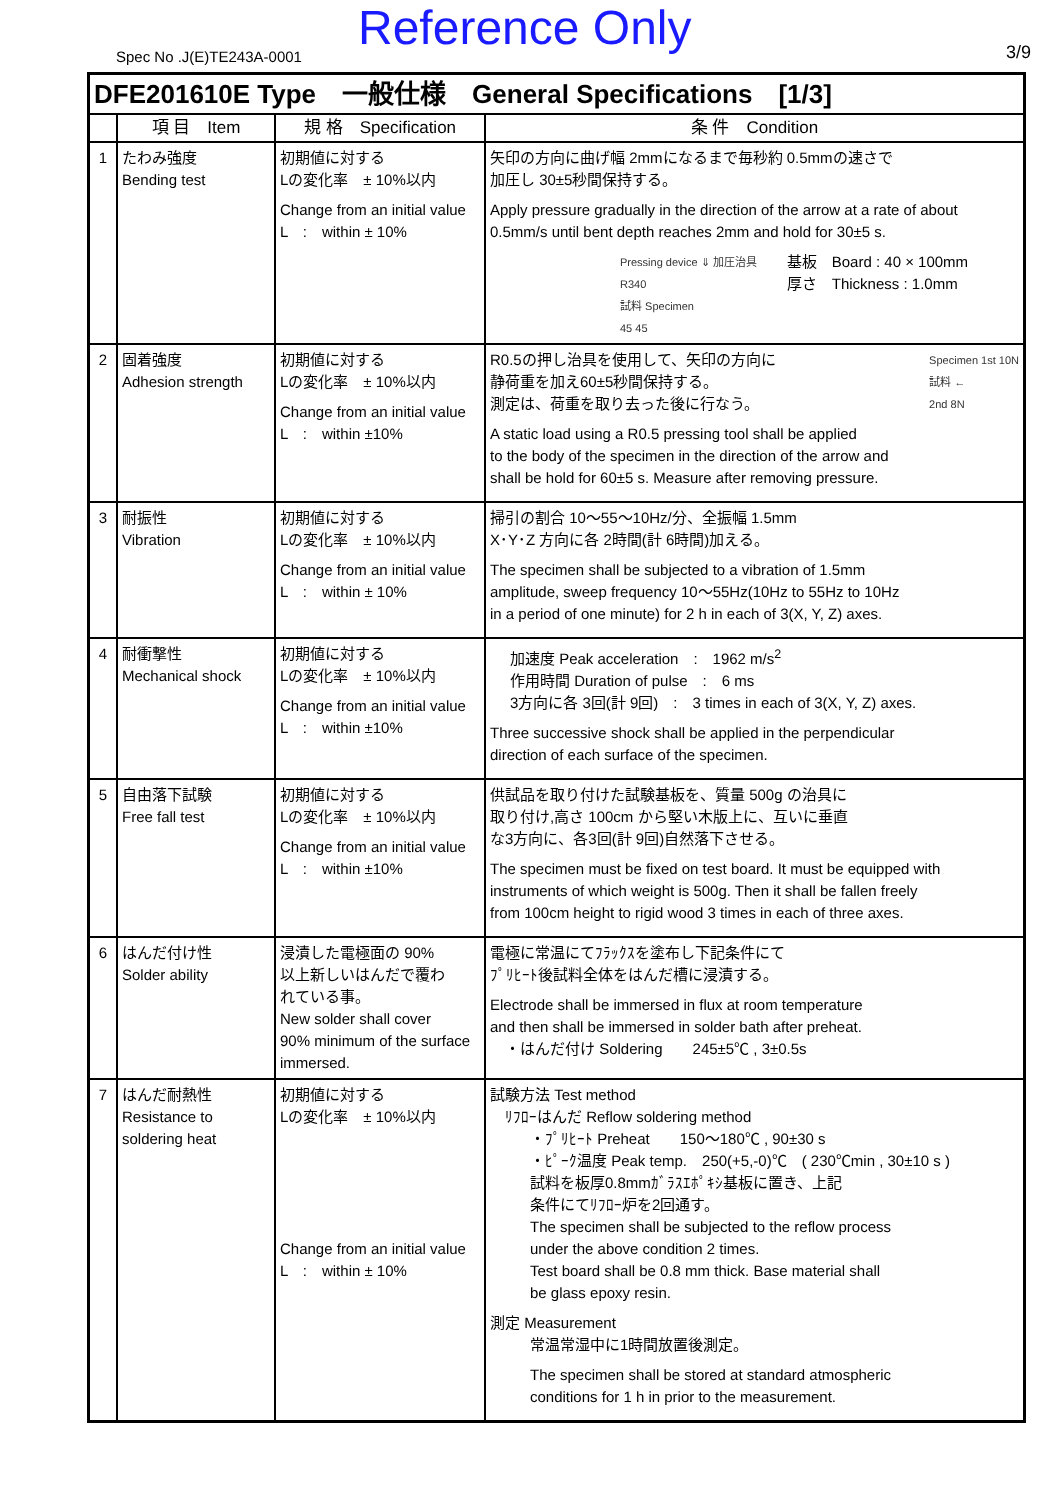Spec No .J(E)TE243A-0001 Reference Only 3/9
| DFE201610E Type 一般仕様 General Specifications [1/3] | | | |
| --- | --- | --- | --- |
| | 項 目 Item | 規 格 Specification | 条 件 Condition |
| 1 | たわみ強度 Bending test | 初期値に対する Lの変化率 ± 10%以内 Change from an initial value L : within ± 10% | 矢印の方向に曲げ幅 2mmになるまで毎秒約 0.5mmの速さで 加圧し 30±5秒間保持する。 Apply pressure gradually in the direction of the arrow at a rate of about 0.5mm/s until bent depth reaches 2mm and hold for 30±5 s. Pressing device ⇓ 加圧治具 R340 試料 Specimen 45 45 基板 Board : 40 × 100mm 厚さ Thickness : 1.0mm |
| 2 | 固着強度 Adhesion strength | 初期値に対する Lの変化率 ± 10%以内 Change from an initial value L : within ±10% | R0.5の押し治具を使用して、矢印の方向に 静荷重を加え60±5秒間保持する。 測定は、荷重を取り去った後に行なう。 Specimen 1st 10N 試料 ← 2nd 8N A static load using a R0.5 pressing tool shall be applied to the body of the specimen in the direction of the arrow and shall be hold for 60±5 s. Measure after removing pressure. |
| 3 | 耐振性 Vibration | 初期値に対する Lの変化率 ± 10%以内 Change from an initial value L : within ± 10% | 掃引の割合 10～55～10Hz/分、全振幅 1.5mm X･Y･Z 方向に各 2時間(計 6時間)加える。 The specimen shall be subjected to a vibration of 1.5mm amplitude, sweep frequency 10～55Hz(10Hz to 55Hz to 10Hz in a period of one minute) for 2 h in each of 3(X, Y, Z) axes. |
| 4 | 耐衝撃性 Mechanical shock | 初期値に対する Lの変化率 ± 10%以内 Change from an initial value L : within ±10% | 加速度 Peak acceleration : 1962 m/s<sup>2</sup> 作用時間 Duration of pulse : 6 ms 3方向に各 3回(計 9回) : 3 times in each of 3(X, Y, Z) axes. Three successive shock shall be applied in the perpendicular direction of each surface of the specimen. |
| 5 | 自由落下試験 Free fall test | 初期値に対する Lの変化率 ± 10%以内 Change from an initial value L : within ±10% | 供試品を取り付けた試験基板を、質量 500g の治具に 取り付け,高さ 100cm から堅い木版上に、互いに垂直 な3方向に、各3回(計 9回)自然落下させる。 The specimen must be fixed on test board. It must be equipped with instruments of which weight is 500g. Then it shall be fallen freely from 100cm height to rigid wood 3 times in each of three axes. |
| 6 | はんだ付け性 Solder ability | 浸漬した電極面の 90% 以上新しいはんだで覆わ れている事。 New solder shall cover 90% minimum of the surface immersed. | 電極に常温にてﾌﾗｯｸｽを塗布し下記条件にて ﾌﾟﾘﾋｰﾄ後試料全体をはんだ槽に浸漬する。 Electrode shall be immersed in flux at room temperature and then shall be immersed in solder bath after preheat. ・はんだ付け Soldering 245±5℃ , 3±0.5s |
| 7 | はんだ耐熱性 Resistance to soldering heat | 初期値に対する Lの変化率 ± 10%以内 Change from an initial value L : within ± 10% | 試験方法 Test method ﾘﾌﾛｰはんだ Reflow soldering method ・ﾌﾟﾘﾋｰﾄ Preheat 150～180℃ , 90±30 s ・ﾋﾟｰｸ温度 Peak temp. 250(+5,-0)℃ ( 230℃min , 30±10 s ) 試料を板厚0.8mmｶﾞﾗｽｴﾎﾟｷｼ基板に置き、上記 条件にてﾘﾌﾛｰ炉を2回通す。 The specimen shall be subjected to the reflow process under the above condition 2 times. Test board shall be 0.8 mm thick. Base material shall be glass epoxy resin. 測定 Measurement 常温常湿中に1時間放置後測定。 The specimen shall be stored at standard atmospheric conditions for 1 h in prior to the measurement. |